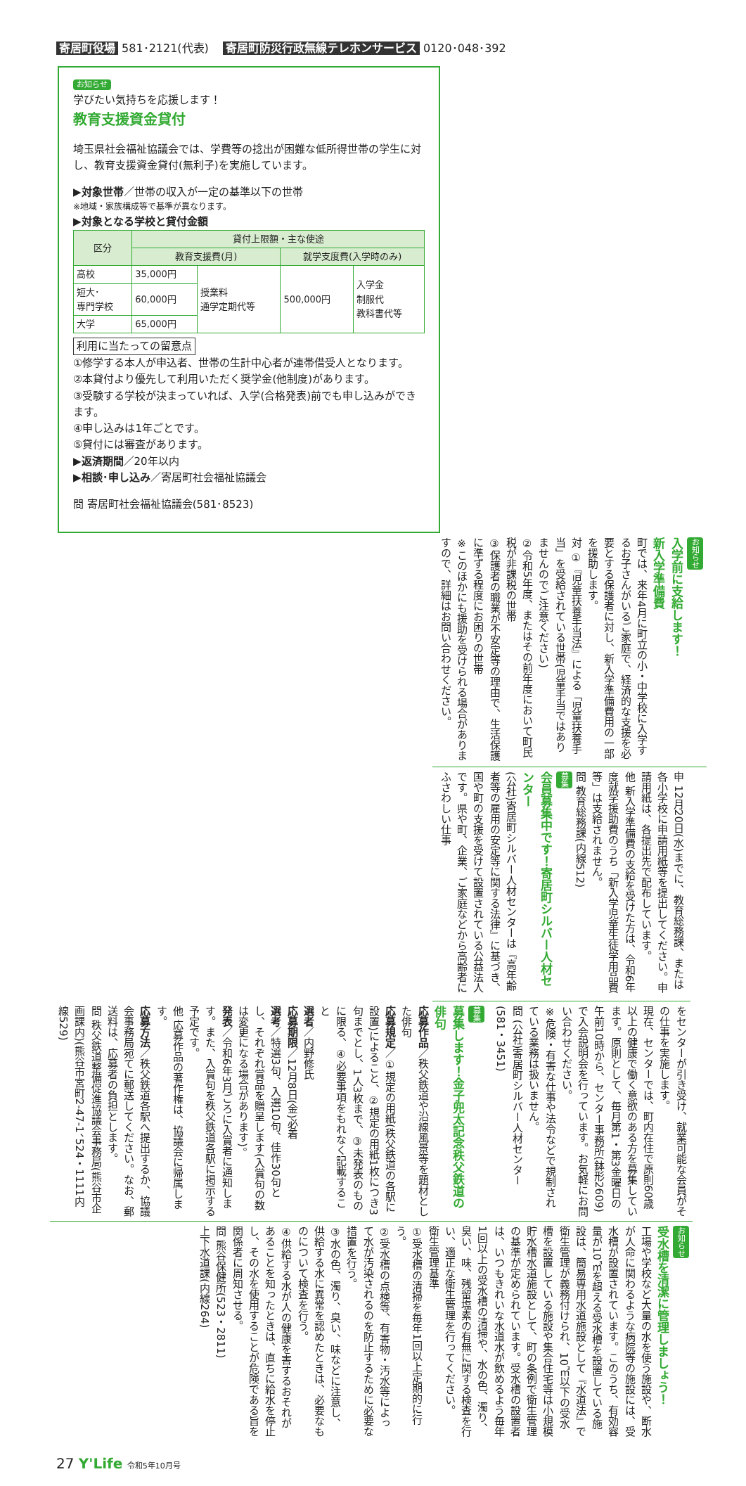寄居町役場 581･2121(代表) 寄居町防災行政無線テレホンサービス 0120･048･392
お知らせ
学びたい気持ちを応援します！
教育支援資金貸付
埼玉県社会福祉協議会では、学費等の捻出が困難な低所得世帯の学生に対し、教育支援資金貸付(無利子)を実施しています。
▶対象世帯／世帯の収入が一定の基準以下の世帯
※地域・家族構成等で基準が異なります。
▶対象となる学校と貸付金額
| 区分 | 貸付上限額・主な使途 | | | |
| --- | --- | --- | --- | --- |
| | 教育支援費(月) | | 就学支度費(入学時のみ) | |
| 高校 | 35,000円 | 授業料 通学定期代等 | 500,000円 | 入学金 制服代 教科書代等 |
| 短大･ 専門学校 | 60,000円 | | | |
| 大学 | 65,000円 | | | |
利用に当たっての留意点
①修学する本人が申込者、世帯の生計中心者が連帯借受人となります。
②本貸付より優先して利用いただく奨学金(他制度)があります。
③受験する学校が決まっていれば、入学(合格発表)前でも申し込みができます。
④申し込みは1年ごとです。
⑤貸付には審査があります。
▶返済期間／20年以内
▶相談･申し込み／寄居町社会福祉協議会
問 寄居町社会福祉協議会(581･8523)
お知らせ
入学前に支給します！
新入学準備費
町では、来年4月に町立の小・中学校に入学するお子さんがいるご家庭で、経済的な支援を必要とする保護者に対し、新入学準備費用の一部を援助します。
対 ①『児童扶養手当法』による「児童扶養手当」を受給されている世帯(児童手当ではありませんのでご注意ください)
②令和5年度、またはその前年度において町民税が非課税の世帯
③保護者の職業が不安定等の理由で、生活保護に準ずる程度にお困りの世帯
※このほかにも援助を受けられる場合がありますので、詳細はお問い合わせください。
申 12月20日(水)までに、教育総務課、または各小学校に申請用紙等を提出してください。申請用紙は、各提出先で配布しています。
他 新入学準備費の支給を受けた方は、令和6年度就学援助費のうち「新入学児童生徒学用品費等」は支給されません。
問 教育総務課(内線512)
募集
会員募集中です！寄居町シルバー人材センター
(公社)寄居町シルバー人材センターは『高年齢者等の雇用の安定等に関する法律』に基づき、国や町の支援を受けて設置されている公益法人です。県や町、企業、ご家庭などから高齢者にふさわしい仕事
をセンターが引き受け、就業可能な会員がその仕事を実施します。
現在、センターでは、町内在住で原則60歳以上の健康で働く意欲のある方を募集しています。原則として、毎月第1・第3金曜日の午前10時から、センター事務所(鉢形2609)で入会説明会を行っています。お気軽にお問い合わせください。
※危険・有害な仕事や法令などで規制されている業務は扱いません。
問 (公社)寄居町シルバー人材センター(581・3451)
募集
募集します！金子兜太記念秩父鉄道の俳句
応募作品／秩父鉄道や沿線風景等を題材とした俳句
応募規定／①規定の用紙(秩父鉄道の各駅に設置)によること、②規定の用紙1枚につき3句までとし、1人3枚まで、③未発表のものに限る、④必要事項をもれなく記載すること
選者／内野修氏
応募期限／12月8日(金)必着
選考／特選3句、入選10句、佳作30句とし、それぞれ賞品を贈呈します(入賞句の数は変更になる場合があります)。
発表／令和6年3月ごろに入賞者に通知します。また、入賞句を秩父鉄道各駅に掲示する予定です。
他 応募作品の著作権は、協議会に帰属します。
応募方法／秩父鉄道各駅へ提出するか、協議会事務局宛てに郵送してください。なお、郵送料は、応募者の負担とします。
問 秩父鉄道整備促進協議会事務局(熊谷市企画課内)(熊谷市宮町2-47-1、524・1111内線529)
お知らせ
受水槽を清潔に管理しましょう！
工場や学校など大量の水を使う施設や、断水が人命に関わるような病院等の施設には、受水槽が設置されています。このうち、有効容量が10㎥を超える受水槽を設置している施設は、簡易専用水道施設として『水道法』で衛生管理が義務付けられ、10㎥以下の受水槽を設置している施設や集合住宅等は小規模貯水槽水道施設として、町の条例で衛生管理の基準が定められています。受水槽の設置者は、いつもきれいな水道水が飲めるよう毎年1回以上の受水槽の清掃や、水の色、濁り、臭い、味、残留塩素の有無に関する検査を行い、適正な衛生管理を行ってください。
衛生管理基準
①受水槽の清掃を毎年1回以上定期的に行う。
②受水槽の点検等、有害物・汚水等によって水が汚染されるのを防止するために必要な措置を行う。
③水の色、濁り、臭い、味などに注意し、供給する水に異常を認めたときは、必要なものについて検査を行う。
④供給する水が人の健康を害するおそれがあることを知ったときは、直ちに給水を停止し、その水を使用することが危険である旨を関係者に周知させる。
問 熊谷保健所(523・2811)
上下水道課(内線264)
27 Y'Life 令和5年10月号